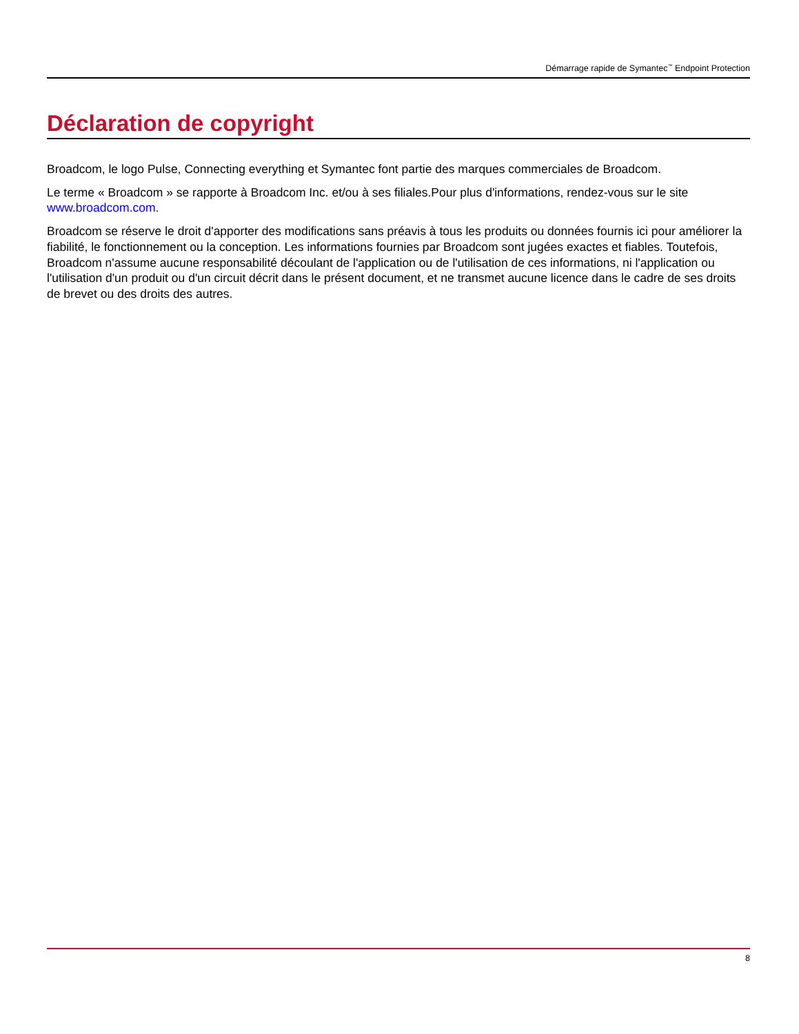Démarrage rapide de Symantec<sup>™</sup> Endpoint Protection
Déclaration de copyright
Broadcom, le logo Pulse, Connecting everything et Symantec font partie des marques commerciales de Broadcom.
Le terme « Broadcom » se rapporte à Broadcom Inc. et/ou à ses filiales.Pour plus d'informations, rendez-vous sur le site www.broadcom.com.
Broadcom se réserve le droit d'apporter des modifications sans préavis à tous les produits ou données fournis ici pour améliorer la fiabilité, le fonctionnement ou la conception. Les informations fournies par Broadcom sont jugées exactes et fiables. Toutefois, Broadcom n'assume aucune responsabilité découlant de l'application ou de l'utilisation de ces informations, ni l'application ou l'utilisation d'un produit ou d'un circuit décrit dans le présent document, et ne transmet aucune licence dans le cadre de ses droits de brevet ou des droits des autres.
8